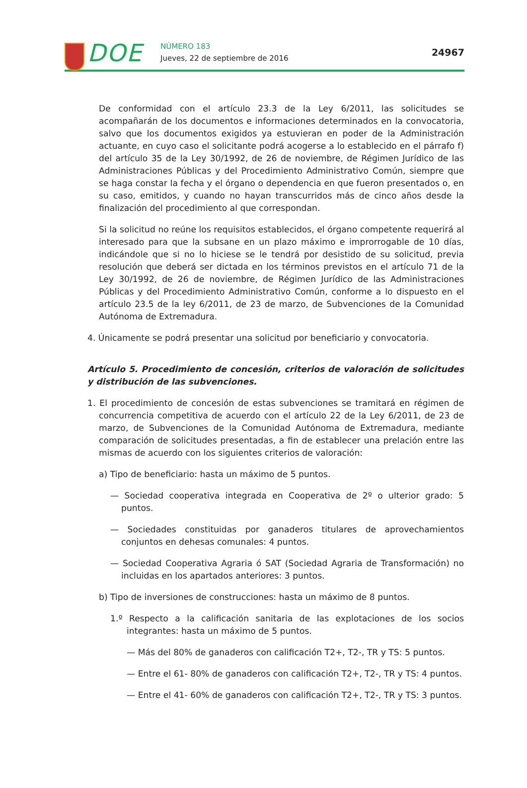DOE NÚMERO 183
Jueves, 22 de septiembre de 2016
24967
De conformidad con el artículo 23.3 de la Ley 6/2011, las solicitudes se acompañarán de los documentos e informaciones determinados en la convocatoria, salvo que los documentos exigidos ya estuvieran en poder de la Administración actuante, en cuyo caso el solicitante podrá acogerse a lo establecido en el párrafo f) del artículo 35 de la Ley 30/1992, de 26 de noviembre, de Régimen Jurídico de las Administraciones Públicas y del Procedimiento Administrativo Común, siempre que se haga constar la fecha y el órgano o dependencia en que fueron presentados o, en su caso, emitidos, y cuando no hayan transcurridos más de cinco años desde la finalización del procedimiento al que correspondan.
Si la solicitud no reúne los requisitos establecidos, el órgano competente requerirá al interesado para que la subsane en un plazo máximo e improrrogable de 10 días, indicándole que si no lo hiciese se le tendrá por desistido de su solicitud, previa resolución que deberá ser dictada en los términos previstos en el artículo 71 de la Ley 30/1992, de 26 de noviembre, de Régimen Jurídico de las Administraciones Públicas y del Procedimiento Administrativo Común, conforme a lo dispuesto en el artículo 23.5 de la ley 6/2011, de 23 de marzo, de Subvenciones de la Comunidad Autónoma de Extremadura.
4. Únicamente se podrá presentar una solicitud por beneficiario y convocatoria.
Artículo 5. Procedimiento de concesión, criterios de valoración de solicitudes y distribución de las subvenciones.
1. El procedimiento de concesión de estas subvenciones se tramitará en régimen de concurrencia competitiva de acuerdo con el artículo 22 de la Ley 6/2011, de 23 de marzo, de Subvenciones de la Comunidad Autónoma de Extremadura, mediante comparación de solicitudes presentadas, a fin de establecer una prelación entre las mismas de acuerdo con los siguientes criterios de valoración:
a) Tipo de beneficiario: hasta un máximo de 5 puntos.
— Sociedad cooperativa integrada en Cooperativa de 2º o ulterior grado: 5 puntos.
— Sociedades constituidas por ganaderos titulares de aprovechamientos conjuntos en dehesas comunales: 4 puntos.
— Sociedad Cooperativa Agraria ó SAT (Sociedad Agraria de Transformación) no incluidas en los apartados anteriores: 3 puntos.
b) Tipo de inversiones de construcciones: hasta un máximo de 8 puntos.
1.º Respecto a la calificación sanitaria de las explotaciones de los socios integrantes: hasta un máximo de 5 puntos.
— Más del 80% de ganaderos con calificación T2+, T2-, TR y TS: 5 puntos.
— Entre el 61- 80% de ganaderos con calificación T2+, T2-, TR y TS: 4 puntos.
— Entre el 41- 60% de ganaderos con calificación T2+, T2-, TR y TS: 3 puntos.